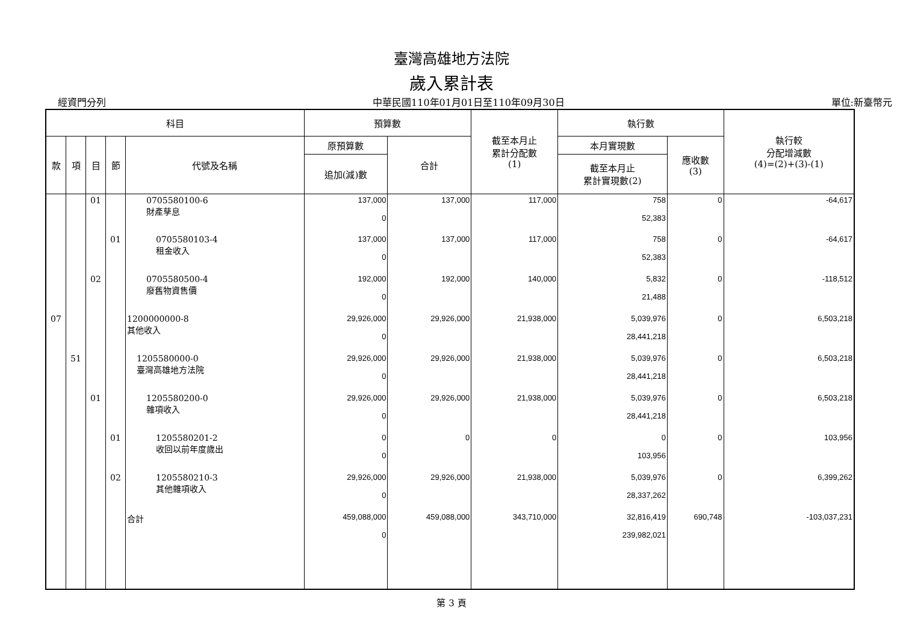臺灣高雄地方法院
歲入累計表
經資門分列 中華民國110年01月01日至110年09月30日 單位:新臺幣元
| 科目 | | | | | 預算數 | | 截至本月止 累計分配數 (1) | 執行數 | | 執行較 分配增減數 (4)=(2)+(3)-(1) |
| --- | --- | --- | --- | --- | --- | --- | --- | --- | --- | --- |
| 款 | 項 | 目 | 節 | 代號及名稱 | 原預算數 | 合計 | | 本月實現數 | 應收數 (3) | |
| | | | | | 追加(減)數 | | | 截至本月止 累計實現數(2) | | |
| | | 01 | | 0705580100-6 財產孳息 | 137,000 0 | 137,000 | 117,000 | 758 52,383 | 0 | -64,617 |
| | | | 01 | 0705580103-4 租金收入 | 137,000 0 | 137,000 | 117,000 | 758 52,383 | 0 | -64,617 |
| | | 02 | | 0705580500-4 廢舊物資售價 | 192,000 0 | 192,000 | 140,000 | 5,832 21,488 | 0 | -118,512 |
| 07 | | | | 1200000000-8 其他收入 | 29,926,000 0 | 29,926,000 | 21,938,000 | 5,039,976 28,441,218 | 0 | 6,503,218 |
| | 51 | | | 1205580000-0 臺灣高雄地方法院 | 29,926,000 0 | 29,926,000 | 21,938,000 | 5,039,976 28,441,218 | 0 | 6,503,218 |
| | | 01 | | 1205580200-0 雜項收入 | 29,926,000 0 | 29,926,000 | 21,938,000 | 5,039,976 28,441,218 | 0 | 6,503,218 |
| | | | 01 | 1205580201-2 收回以前年度歲出 | 0 0 | 0 | 0 | 0 103,956 | 0 | 103,956 |
| | | | 02 | 1205580210-3 其他雜項收入 | 29,926,000 0 | 29,926,000 | 21,938,000 | 5,039,976 28,337,262 | 0 | 6,399,262 |
| | | | | 合計 | 459,088,000 0 | 459,088,000 | 343,710,000 | 32,816,419 239,982,021 | 690,748 | -103,037,231 |
第 3 頁